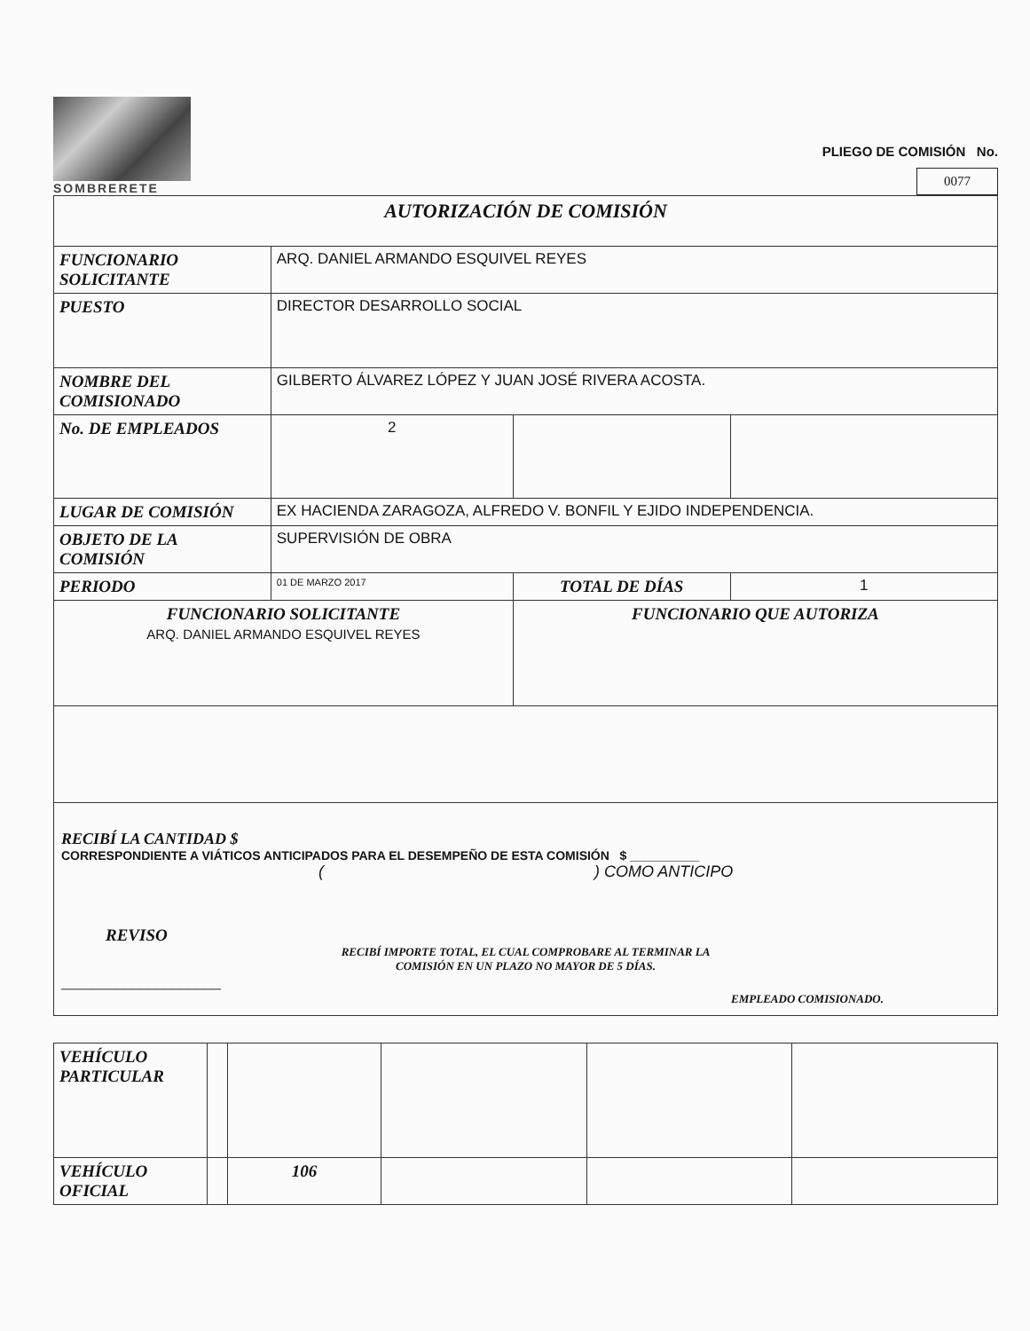SOMBRERETE
PLIEGO DE COMISIÓN No.
0077
| AUTORIZACIÓN DE COMISIÓN | | | |
| FUNCIONARIO SOLICITANTE | ARQ. DANIEL ARMANDO ESQUIVEL REYES | | |
| PUESTO | DIRECTOR DESARROLLO SOCIAL | | |
| NOMBRE DEL COMISIONADO | GILBERTO ÁLVAREZ LÓPEZ Y JUAN JOSÉ RIVERA ACOSTA. | | |
| No. DE EMPLEADOS | 2 | | |
| LUGAR DE COMISIÓN | EX HACIENDA ZARAGOZA, ALFREDO V. BONFIL Y EJIDO INDEPENDENCIA. | | |
| OBJETO DE LA COMISIÓN | SUPERVISIÓN DE OBRA | | |
| PERIODO | 01 DE MARZO 2017 | TOTAL DE DÍAS | 1 |
| FUNCIONARIO SOLICITANTE ARQ. DANIEL ARMANDO ESQUIVEL REYES | | FUNCIONARIO QUE AUTORIZA | |
RECIBÍ LA CANTIDAD $
CORRESPONDIENTE A VIÁTICOS ANTICIPADOS PARA EL DESEMPEÑO DE ESTA COMISIÓN $ __________
( ) COMO ANTICIPO
REVISO
RECIBÍ IMPORTE TOTAL, EL CUAL COMPROBARE AL TERMINAR LA
COMISIÓN EN UN PLAZO NO MAYOR DE 5 DÍAS.
____________________
EMPLEADO COMISIONADO.
| VEHÍCULO PARTICULAR | | | | | |
| VEHÍCULO OFICIAL | | 106 | | | |